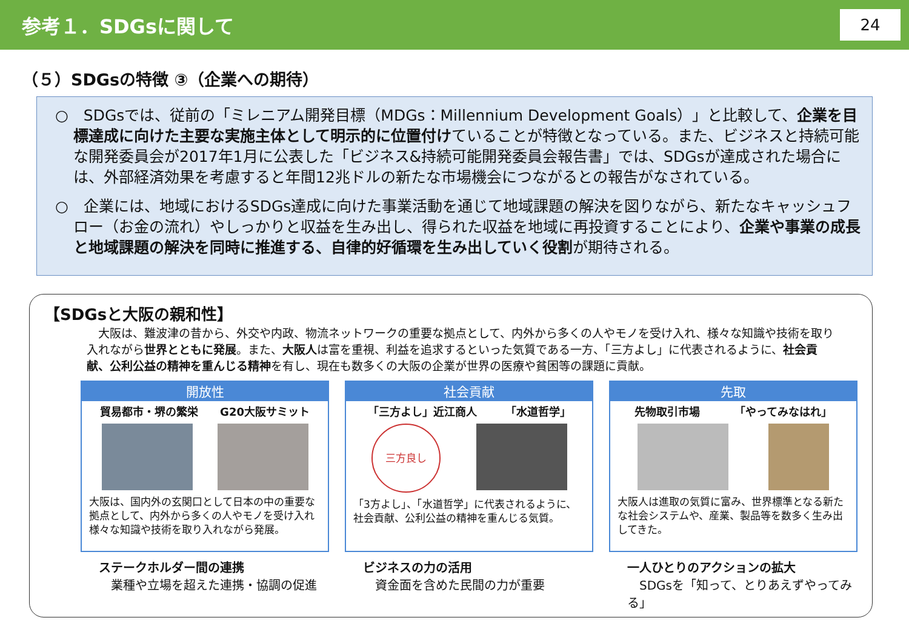参考１．SDGsに関して
24
（５）SDGsの特徴 ③（企業への期待）
○　SDGsでは、従前の「ミレニアム開発目標（MDGs：Millennium Development Goals）」と比較して、企業を目標達成に向けた主要な実施主体として明示的に位置付けていることが特徴となっている。また、ビジネスと持続可能な開発委員会が2017年1月に公表した「ビジネス&持続可能開発委員会報告書」では、SDGsが達成された場合には、外部経済効果を考慮すると年間12兆ドルの新たな市場機会につながるとの報告がなされている。
○　企業には、地域におけるSDGs達成に向けた事業活動を通じて地域課題の解決を図りながら、新たなキャッシュフロー（お金の流れ）やしっかりと収益を生み出し、得られた収益を地域に再投資することにより、企業や事業の成長と地域課題の解決を同時に推進する、自律的好循環を生み出していく役割が期待される。
【SDGsと大阪の親和性】
　大阪は、難波津の昔から、外交や内政、物流ネットワークの重要な拠点として、内外から多くの人やモノを受け入れ、様々な知識や技術を取り入れながら世界とともに発展。また、大阪人は富を重視、利益を追求するといった気質である一方、「三方よし」に代表されるように、社会貢献、公利公益の精神を重んじる精神を有し、現在も数多くの大阪の企業が世界の医療や貧困等の課題に貢献。
開放性
貿易都市・堺の繁栄 G20大阪サミット
大阪は、国内外の玄関口として日本の中の重要な拠点として、内外から多くの人やモノを受け入れ様々な知識や技術を取り入れながら発展。
ステークホルダー間の連携
　業種や立場を超えた連携・協調の促進
社会貢献
「三方よし」近江商人 「水道哲学」
三方良し
「3方よし」、「水道哲学」に代表されるように、社会貢献、公利公益の精神を重んじる気質。
ビジネスの力の活用
　資金面を含めた民間の力が重要
先取
先物取引市場 「やってみなはれ」
大阪人は進取の気質に富み、世界標準となる新たな社会システムや、産業、製品等を数多く生み出してきた。
一人ひとりのアクションの拡大
　SDGsを「知って、とりあえずやってみる」